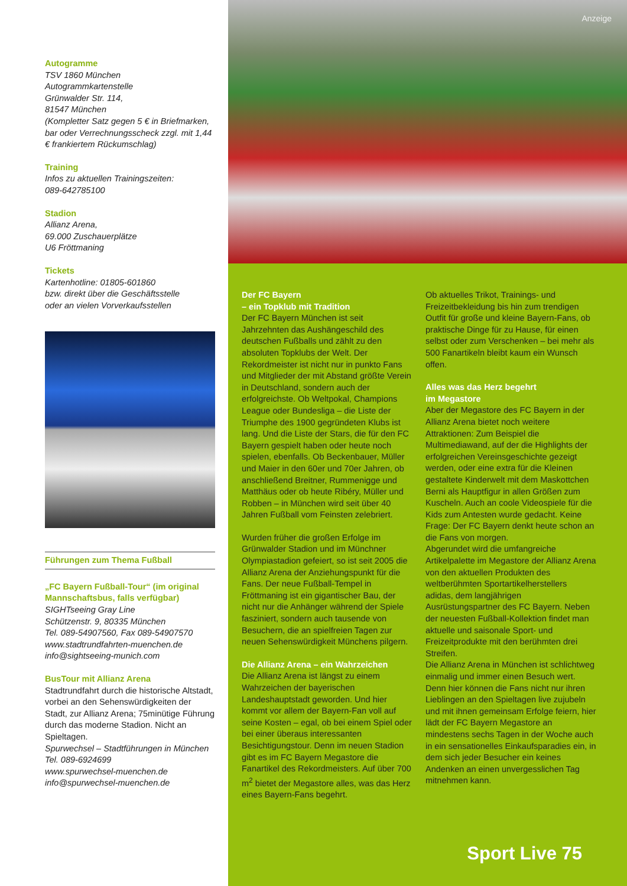Autogramme
TSV 1860 München
Autogrammkartenstelle
Grünwalder Str. 114,
81547 München
(Kompletter Satz gegen 5 € in Briefmarken, bar oder Verrechnungsscheck zzgl. mit 1,44 € frankiertem Rückumschlag)
Training
Infos zu aktuellen Trainingszeiten:
089-642785100
Stadion
Allianz Arena,
69.000 Zuschauerplätze
U6 Fröttmaning
Tickets
Kartenhotline: 01805-601860
bzw. direkt über die Geschäftsstelle
oder an vielen Vorverkaufsstellen
Führungen zum Thema Fußball
„FC Bayern Fußball-Tour“ (im original Mannschaftsbus, falls verfügbar)
SIGHTseeing Gray Line
Schützenstr. 9, 80335 München
Tel. 089-54907560, Fax 089-54907570
www.stadtrundfahrten-muenchen.de
info@sightseeing-munich.com
BusTour mit Allianz Arena
Stadtrundfahrt durch die historische Altstadt, vorbei an den Sehenswürdigkeiten der Stadt, zur Allianz Arena; 75minütige Führung durch das moderne Stadion. Nicht an Spieltagen.
Spurwechsel – Stadtführungen in München
Tel. 089-6924699
www.spurwechsel-muenchen.de
info@spurwechsel-muenchen.de
Anzeige
Der FC Bayern
– ein Topklub mit Tradition
Der FC Bayern München ist seit Jahrzehnten das Aushängeschild des deutschen Fußballs und zählt zu den absoluten Topklubs der Welt. Der Rekordmeister ist nicht nur in punkto Fans und Mitglieder der mit Abstand größte Verein in Deutschland, sondern auch der erfolgreichste. Ob Weltpokal, Champions League oder Bundesliga – die Liste der Triumphe des 1900 gegründeten Klubs ist lang. Und die Liste der Stars, die für den FC Bayern gespielt haben oder heute noch spielen, ebenfalls. Ob Beckenbauer, Müller und Maier in den 60er und 70er Jahren, ob anschließend Breitner, Rummenigge und Matthäus oder ob heute Ribéry, Müller und Robben – in München wird seit über 40 Jahren Fußball vom Feinsten zelebriert.
Wurden früher die großen Erfolge im Grünwalder Stadion und im Münchner Olympiastadion gefeiert, so ist seit 2005 die Allianz Arena der Anziehungspunkt für die Fans. Der neue Fußball-Tempel in Fröttmaning ist ein gigantischer Bau, der nicht nur die Anhänger während der Spiele fasziniert, sondern auch tausende von Besuchern, die an spielfreien Tagen zur neuen Sehenswürdigkeit Münchens pilgern.
Die Allianz Arena – ein Wahrzeichen
Die Allianz Arena ist längst zu einem Wahrzeichen der bayerischen Landeshauptstadt geworden. Und hier kommt vor allem der Bayern-Fan voll auf seine Kosten – egal, ob bei einem Spiel oder bei einer überaus interessanten Besichtigungstour. Denn im neuen Stadion gibt es im FC Bayern Megastore die Fanartikel des Rekordmeisters. Auf über 700 m<sup>2</sup> bietet der Megastore alles, was das Herz eines Bayern-Fans begehrt.
Ob aktuelles Trikot, Trainings- und Freizeitbekleidung bis hin zum trendigen Outfit für große und kleine Bayern-Fans, ob praktische Dinge für zu Hause, für einen selbst oder zum Verschenken – bei mehr als 500 Fanartikeln bleibt kaum ein Wunsch offen.
Alles was das Herz begehrt
im Megastore
Aber der Megastore des FC Bayern in der Allianz Arena bietet noch weitere Attraktionen: Zum Beispiel die Multimediawand, auf der die Highlights der erfolgreichen Vereinsgeschichte gezeigt werden, oder eine extra für die Kleinen gestaltete Kinderwelt mit dem Maskottchen Berni als Hauptfigur in allen Größen zum Kuscheln. Auch an coole Videospiele für die Kids zum Antesten wurde gedacht. Keine Frage: Der FC Bayern denkt heute schon an die Fans von morgen.
Abgerundet wird die umfangreiche Artikelpalette im Megastore der Allianz Arena von den aktuellen Produkten des weltberühmten Sportartikelherstellers adidas, dem langjährigen Ausrüstungspartner des FC Bayern. Neben der neuesten Fußball-Kollektion findet man aktuelle und saisonale Sport- und Freizeitprodukte mit den berühmten drei Streifen.
Die Allianz Arena in München ist schlichtweg einmalig und immer einen Besuch wert. Denn hier können die Fans nicht nur ihren Lieblingen an den Spieltagen live zujubeln und mit ihnen gemeinsam Erfolge feiern, hier lädt der FC Bayern Megastore an mindestens sechs Tagen in der Woche auch in ein sensationelles Einkaufsparadies ein, in dem sich jeder Besucher ein keines Andenken an einen unvergesslichen Tag mitnehmen kann.
Sport Live 75